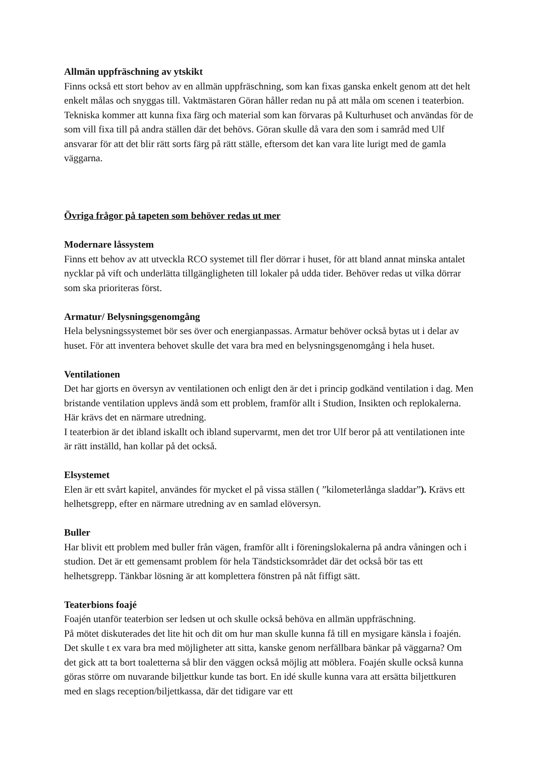Allmän uppfräschning av ytskikt
Finns också ett stort behov av en allmän uppfräschning, som kan fixas ganska enkelt genom att det helt enkelt målas och snyggas till. Vaktmästaren Göran håller redan nu på att måla om scenen i teaterbion. Tekniska kommer att kunna fixa färg och material som kan förvaras på Kulturhuset och användas för de som vill fixa till på andra ställen där det behövs. Göran skulle då vara den som i samråd med Ulf ansvarar för att det blir rätt sorts färg på rätt ställe, eftersom det kan vara lite lurigt med de gamla väggarna.
Övriga frågor på tapeten som behöver redas ut mer
Modernare låssystem
Finns ett behov av att utveckla RCO systemet till fler dörrar i huset, för att bland annat minska antalet nycklar på vift och underlätta tillgängligheten till lokaler på udda tider. Behöver redas ut vilka dörrar som ska prioriteras först.
Armatur/ Belysningsgenomgång
Hela belysningssystemet bör ses över och energianpassas. Armatur behöver också bytas ut i delar av huset. För att inventera behovet skulle det vara bra med en belysningsgenomgång i hela huset.
Ventilationen
Det har gjorts en översyn av ventilationen och enligt den är det i princip godkänd ventilation i dag. Men bristande ventilation upplevs ändå som ett problem, framför allt i Studion, Insikten och replokalerna. Här krävs det en närmare utredning.
I teaterbion är det ibland iskallt och ibland supervarmt, men det tror Ulf beror på att ventilationen inte är rätt inställd, han kollar på det också.
Elsystemet
Elen är ett svårt kapitel, användes för mycket el på vissa ställen ( ”kilometerlånga sladdar”). Krävs ett helhetsgrepp, efter en närmare utredning av en samlad elöversyn.
Buller
Har blivit ett problem med buller från vägen, framför allt i föreningslokalerna på andra våningen och i studion. Det är ett gemensamt problem för hela Tändsticksområdet där det också bör tas ett helhetsgrepp. Tänkbar lösning är att komplettera fönstren på nåt fiffigt sätt.
Teaterbions foajé
Foajén utanför teaterbion ser ledsen ut och skulle också behöva en allmän uppfräschning.
På mötet diskuterades det lite hit och dit om hur man skulle kunna få till en mysigare känsla i foajén. Det skulle t ex vara bra med möjligheter att sitta, kanske genom nerfällbara bänkar på väggarna? Om det gick att ta bort toaletterna så blir den väggen också möjlig att möblera. Foajén skulle också kunna göras större om nuvarande biljettkur kunde tas bort. En idé skulle kunna vara att ersätta biljettkuren med en slags reception/biljettkassa, där det tidigare var ett